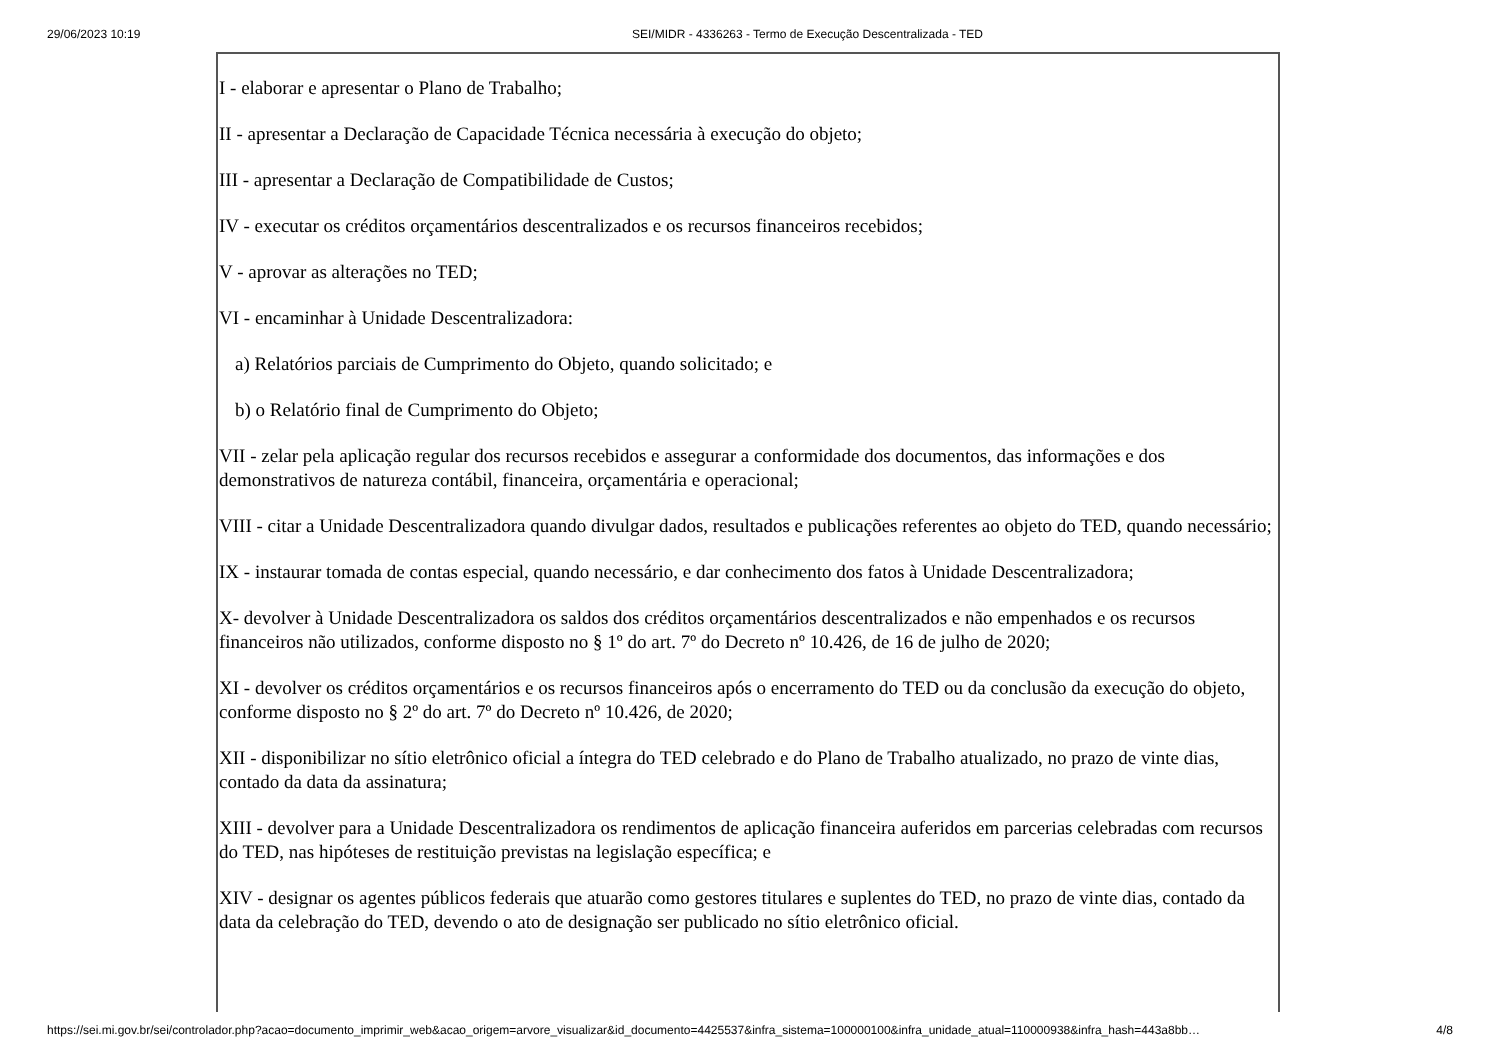29/06/2023 10:19 SEI/MIDR - 4336263 - Termo de Execução Descentralizada - TED
I - elaborar e apresentar o Plano de Trabalho;
II - apresentar a Declaração de Capacidade Técnica necessária à execução do objeto;
III - apresentar a Declaração de Compatibilidade de Custos;
IV - executar os créditos orçamentários descentralizados e os recursos financeiros recebidos;
V - aprovar as alterações no TED;
VI - encaminhar à Unidade Descentralizadora:
a) Relatórios parciais de Cumprimento do Objeto, quando solicitado; e
b) o Relatório final de Cumprimento do Objeto;
VII - zelar pela aplicação regular dos recursos recebidos e assegurar a conformidade dos documentos, das informações e dos demonstrativos de natureza contábil, financeira, orçamentária e operacional;
VIII - citar a Unidade Descentralizadora quando divulgar dados, resultados e publicações referentes ao objeto do TED, quando necessário;
IX - instaurar tomada de contas especial, quando necessário, e dar conhecimento dos fatos à Unidade Descentralizadora;
X- devolver à Unidade Descentralizadora os saldos dos créditos orçamentários descentralizados e não empenhados e os recursos financeiros não utilizados, conforme disposto no § 1º do art. 7º do Decreto nº 10.426, de 16 de julho de 2020;
XI - devolver os créditos orçamentários e os recursos financeiros após o encerramento do TED ou da conclusão da execução do objeto, conforme disposto no § 2º do art. 7º do Decreto nº 10.426, de 2020;
XII - disponibilizar no sítio eletrônico oficial a íntegra do TED celebrado e do Plano de Trabalho atualizado, no prazo de vinte dias, contado da data da assinatura;
XIII - devolver para a Unidade Descentralizadora os rendimentos de aplicação financeira auferidos em parcerias celebradas com recursos do TED, nas hipóteses de restituição previstas na legislação específica; e
XIV - designar os agentes públicos federais que atuarão como gestores titulares e suplentes do TED, no prazo de vinte dias, contado da data da celebração do TED, devendo o ato de designação ser publicado no sítio eletrônico oficial.
https://sei.mi.gov.br/sei/controlador.php?acao=documento_imprimir_web&acao_origem=arvore_visualizar&id_documento=4425537&infra_sistema=100000100&infra_unidade_atual=110000938&infra_hash=443a8bb… 4/8